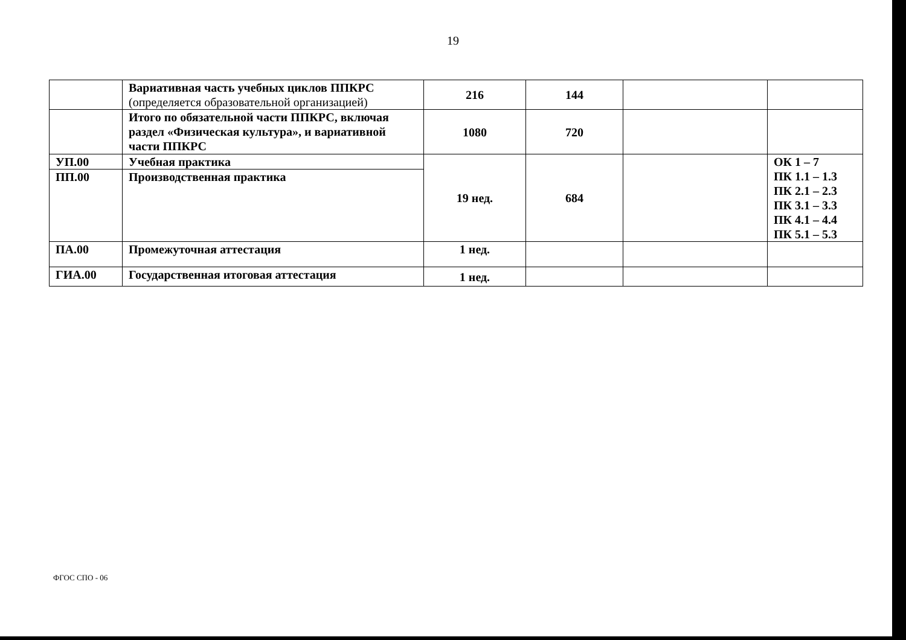19
| | Вариативная часть учебных циклов ППКРС (определяется образовательной организацией) | 216 | 144 | | |
| | Итого по обязательной части ППКРС, включая раздел «Физическая культура», и вариативной части ППКРС | 1080 | 720 | | |
| УП.00 | Учебная практика | 19 нед. | 684 | | ОК 1 – 7 ПК 1.1 – 1.3 ПК 2.1 – 2.3 ПК 3.1 – 3.3 ПК 4.1 – 4.4 ПК 5.1 – 5.3 |
| ПП.00 | Производственная практика | | | | |
| ПА.00 | Промежуточная аттестация | 1 нед. | | | |
| ГИА.00 | Государственная итоговая аттестация | 1 нед. | | | |
ФГОС СПО - 06